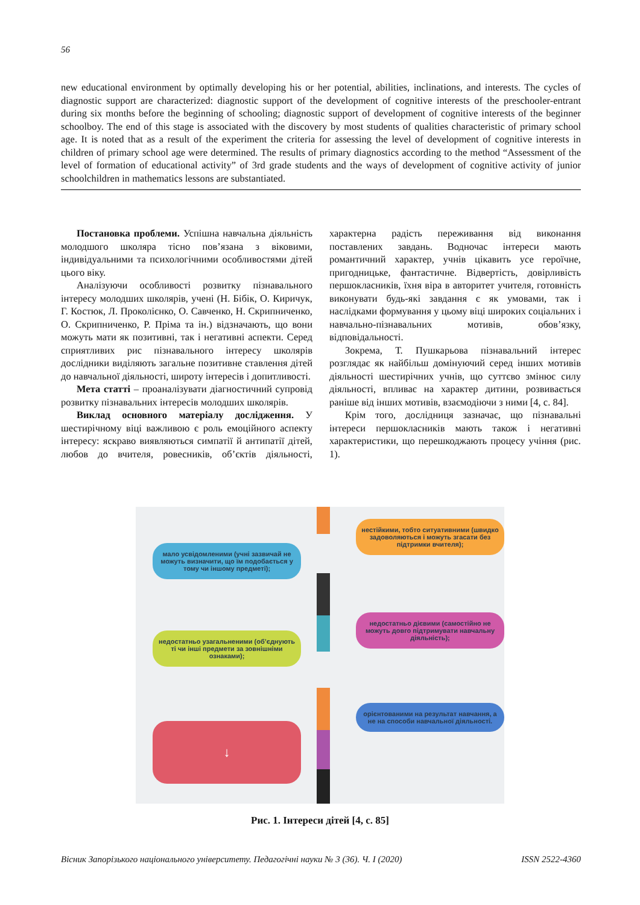56
new educational environment by optimally developing his or her potential, abilities, inclinations, and interests. The cycles of diagnostic support are characterized: diagnostic support of the development of cognitive interests of the preschooler-entrant during six months before the beginning of schooling; diagnostic support of development of cognitive interests of the beginner schoolboy. The end of this stage is associated with the discovery by most students of qualities characteristic of primary school age. It is noted that as a result of the experiment the criteria for assessing the level of development of cognitive interests in children of primary school age were determined. The results of primary diagnostics according to the method “Assessment of the level of formation of educational activity” of 3rd grade students and the ways of development of cognitive activity of junior schoolchildren in mathematics lessons are substantiated.
Постановка проблеми. Успішна навчальна діяльність молодшого школяра тісно пов’язана з віковими, індивідуальними та психологічними особливостями дітей цього віку.
Аналізуючи особливості розвитку пізнавального інтересу молодших школярів, учені (Н. Бібік, О. Киричук, Г. Костюк, Л. Проколієнко, О. Савченко, Н. Скрипниченко, О. Скрипниченко, Р. Пріма та ін.) відзначають, що вони можуть мати як позитивні, так і негативні аспекти. Серед сприятливих рис пізнавального інтересу школярів дослідники виділяють загальне позитивне ставлення дітей до навчальної діяльності, широту інтересів і допитливості.
Мета статті – проаналізувати діагностичний супровід розвитку пізнавальних інтересів молодших школярів.
Виклад основного матеріалу дослідження. У шестирічному віці важливою є роль емоційного аспекту інтересу: яскраво виявляються симпатії й антипатії дітей, любов до вчителя, ровесників, об’єктів діяльності, характерна радість переживання від виконання поставлених завдань. Водночас інтереси мають романтичний характер, учнів цікавить усе героїчне, пригодницьке, фантастичне. Відвертість, довірливість першокласників, їхня віра в авторитет учителя, готовність виконувати будь-які завдання є як умовами, так і наслідками формування у цьому віці широких соціальних і навчально-пізнавальних мотивів, обов’язку, відповідальності.
Зокрема, Т. Пушкарьова пізнавальний інтерес розглядає як найбільш домінуючий серед інших мотивів діяльності шестирічних учнів, що суттєво змінює силу діяльності, впливає на характер дитини, розвивається раніше від інших мотивів, взаємодіючи з ними [4, с. 84].
Крім того, дослідниця зазначає, що пізнавальні інтереси першокласників мають також і негативні характеристики, що перешкоджають процесу учіння (рис. 1).
мало усвідомленими (учні зазвичай не можуть визначити, що їм подобається у тому чи іншому предметі);
нестійкими, тобто ситуативними (швидко задоволяються і можуть згасати без підтримки вчителя);
недостатньо дієвими (самостійно не можуть довго підтримувати навчальну діяльність);
недостатньо узагальненими (об’єднують ті чи інші предмети за зовнішніми ознаками);
орієнтованими на результат навчання, а не на способи навчальної діяльності.
↓
Рис. 1. Інтереси дітей [4, с. 85]
Вісник Запорізького національного університету. Педагогічні науки № 3 (36). Ч. I (2020) ISSN 2522-4360